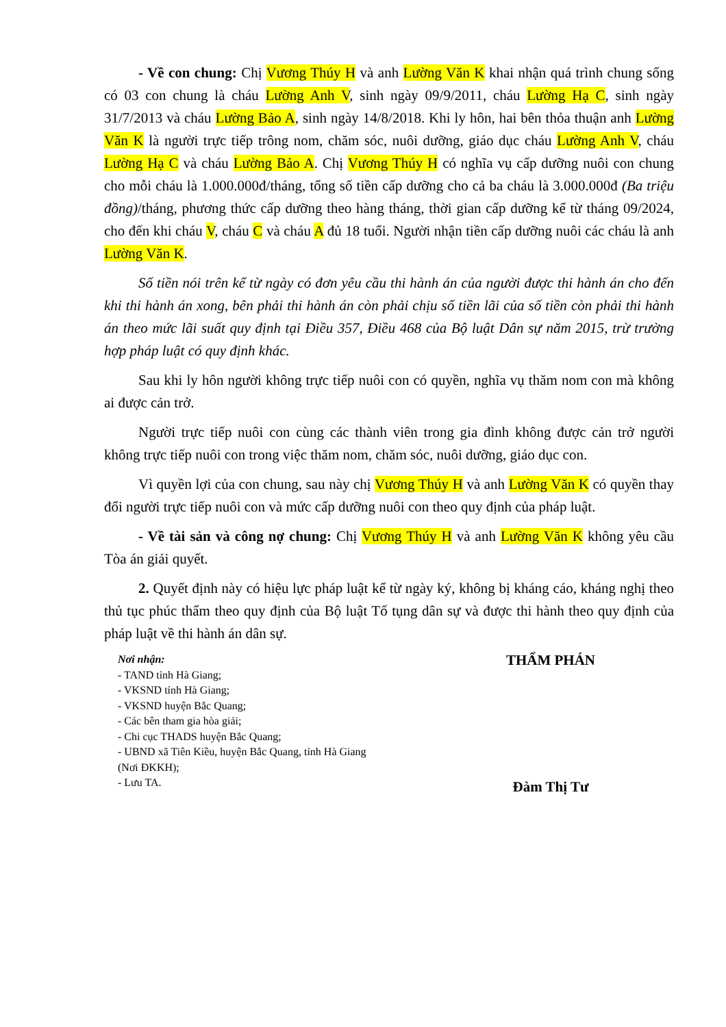- Về con chung: Chị Vương Thúy H và anh Lường Văn K khai nhận quá trình chung sống có 03 con chung là cháu Lường Anh V, sinh ngày 09/9/2011, cháu Lường Hạ C, sinh ngày 31/7/2013 và cháu Lường Bảo A, sinh ngày 14/8/2018. Khi ly hôn, hai bên thỏa thuận anh Lường Văn K là người trực tiếp trông nom, chăm sóc, nuôi dưỡng, giáo dục cháu Lường Anh V, cháu Lường Hạ C và cháu Lường Bảo A. Chị Vương Thúy H có nghĩa vụ cấp dưỡng nuôi con chung cho mỗi cháu là 1.000.000đ/tháng, tổng số tiền cấp dưỡng cho cả ba cháu là 3.000.000đ (Ba triệu đồng)/tháng, phương thức cấp dưỡng theo hàng tháng, thời gian cấp dưỡng kể từ tháng 09/2024, cho đến khi cháu V, cháu C và cháu A đủ 18 tuổi. Người nhận tiền cấp dưỡng nuôi các cháu là anh Lường Văn K.
Số tiền nói trên kể từ ngày có đơn yêu cầu thi hành án của người được thi hành án cho đến khi thi hành án xong, bên phải thi hành án còn phải chịu số tiền lãi của số tiền còn phải thi hành án theo mức lãi suất quy định tại Điều 357, Điều 468 của Bộ luật Dân sự năm 2015, trừ trường hợp pháp luật có quy định khác.
Sau khi ly hôn người không trực tiếp nuôi con có quyền, nghĩa vụ thăm nom con mà không ai được cản trở.
Người trực tiếp nuôi con cùng các thành viên trong gia đình không được cản trở người không trực tiếp nuôi con trong việc thăm nom, chăm sóc, nuôi dưỡng, giáo dục con.
Vì quyền lợi của con chung, sau này chị Vương Thúy H và anh Lường Văn K có quyền thay đổi người trực tiếp nuôi con và mức cấp dưỡng nuôi con theo quy định của pháp luật.
- Về tài sản và công nợ chung: Chị Vương Thúy H và anh Lường Văn K không yêu cầu Tòa án giải quyết.
2. Quyết định này có hiệu lực pháp luật kể từ ngày ký, không bị kháng cáo, kháng nghị theo thủ tục phúc thẩm theo quy định của Bộ luật Tố tụng dân sự và được thi hành theo quy định của pháp luật về thi hành án dân sự.
Nơi nhận:
- TAND tỉnh Hà Giang;
- VKSND tỉnh Hà Giang;
- VKSND huyện Bắc Quang;
- Các bên tham gia hòa giải;
- Chi cục THADS huyện Bắc Quang;
- UBND xã Tiên Kiều, huyện Bắc Quang, tỉnh Hà Giang (Nơi ĐKKH);
- Lưu TA.
THẨM PHÁN
Đàm Thị Tư